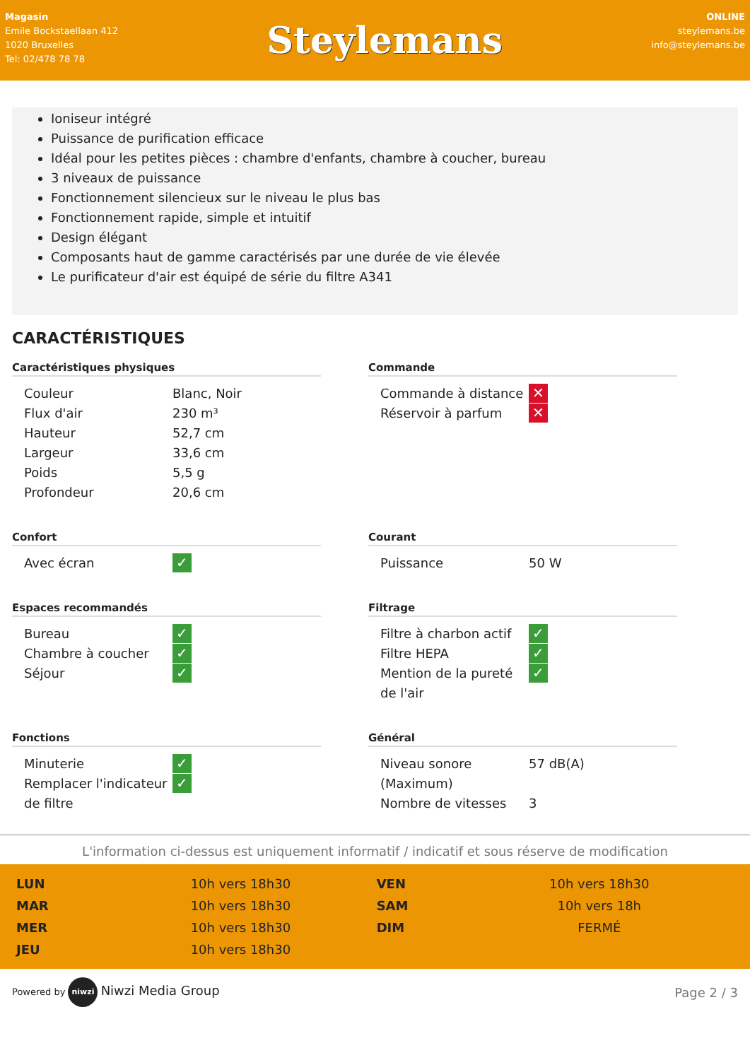Magasin
Emile Bockstaellaan 412
1020 Bruxelles
Tel: 02/478 78 78
Steylemans
ONLINE
steylemans.be
info@steylemans.be
Ioniseur intégré
Puissance de purification efficace
Idéal pour les petites pièces : chambre d'enfants, chambre à coucher, bureau
3 niveaux de puissance
Fonctionnement silencieux sur le niveau le plus bas
Fonctionnement rapide, simple et intuitif
Design élégant
Composants haut de gamme caractérisés par une durée de vie élevée
Le purificateur d'air est équipé de série du filtre A341
CARACTÉRISTIQUES
Caractéristiques physiques
| Couleur | Blanc, Noir |
| Flux d'air | 230 m³ |
| Hauteur | 52,7 cm |
| Largeur | 33,6 cm |
| Poids | 5,5 g |
| Profondeur | 20,6 cm |
Commande
| Commande à distance | ✕ |
| Réservoir à parfum | ✕ |
Confort
| Avec écran | ✓ |
Courant
| Puissance | 50 W |
Espaces recommandés
| Bureau | ✓ |
| Chambre à coucher | ✓ |
| Séjour | ✓ |
Filtrage
| Filtre à charbon actif | ✓ |
| Filtre HEPA | ✓ |
| Mention de la pureté de l'air | ✓ |
Fonctions
| Minuterie | ✓ |
| Remplacer l'indicateur de filtre | ✓ |
Général
| Niveau sonore (Maximum) | 57 dB(A) |
| Nombre de vitesses | 3 |
L'information ci-dessus est uniquement informatif / indicatif et sous réserve de modification
| LUN | 10h vers 18h30 | VEN | 10h vers 18h30 |
| MAR | 10h vers 18h30 | SAM | 10h vers 18h |
| MER | 10h vers 18h30 | DIM | FERMÉ |
| JEU | 10h vers 18h30 | | |
Powered by niwzi Niwzi Media Group
Page 2 / 3